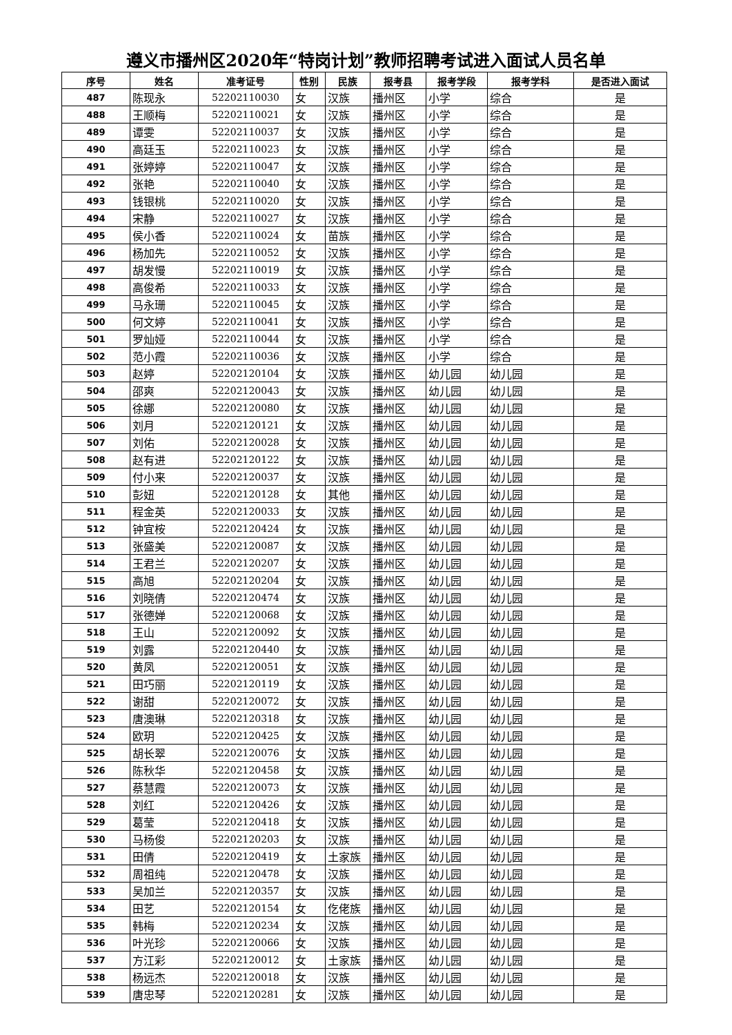遵义市播州区2020年“特岗计划”教师招聘考试进入面试人员名单
| 序号 | 姓名 | 准考证号 | 性别 | 民族 | 报考县 | 报考学段 | 报考学科 | 是否进入面试 |
| --- | --- | --- | --- | --- | --- | --- | --- | --- |
| 487 | 陈现永 | 52202110030 | 女 | 汉族 | 播州区 | 小学 | 综合 | 是 |
| 488 | 王顺梅 | 52202110021 | 女 | 汉族 | 播州区 | 小学 | 综合 | 是 |
| 489 | 谭雯 | 52202110037 | 女 | 汉族 | 播州区 | 小学 | 综合 | 是 |
| 490 | 高廷玉 | 52202110023 | 女 | 汉族 | 播州区 | 小学 | 综合 | 是 |
| 491 | 张婷婷 | 52202110047 | 女 | 汉族 | 播州区 | 小学 | 综合 | 是 |
| 492 | 张艳 | 52202110040 | 女 | 汉族 | 播州区 | 小学 | 综合 | 是 |
| 493 | 钱银桃 | 52202110020 | 女 | 汉族 | 播州区 | 小学 | 综合 | 是 |
| 494 | 宋静 | 52202110027 | 女 | 汉族 | 播州区 | 小学 | 综合 | 是 |
| 495 | 侯小香 | 52202110024 | 女 | 苗族 | 播州区 | 小学 | 综合 | 是 |
| 496 | 杨加先 | 52202110052 | 女 | 汉族 | 播州区 | 小学 | 综合 | 是 |
| 497 | 胡发慢 | 52202110019 | 女 | 汉族 | 播州区 | 小学 | 综合 | 是 |
| 498 | 高俊希 | 52202110033 | 女 | 汉族 | 播州区 | 小学 | 综合 | 是 |
| 499 | 马永珊 | 52202110045 | 女 | 汉族 | 播州区 | 小学 | 综合 | 是 |
| 500 | 何文婷 | 52202110041 | 女 | 汉族 | 播州区 | 小学 | 综合 | 是 |
| 501 | 罗灿娅 | 52202110044 | 女 | 汉族 | 播州区 | 小学 | 综合 | 是 |
| 502 | 范小霞 | 52202110036 | 女 | 汉族 | 播州区 | 小学 | 综合 | 是 |
| 503 | 赵婷 | 52202120104 | 女 | 汉族 | 播州区 | 幼儿园 | 幼儿园 | 是 |
| 504 | 邵爽 | 52202120043 | 女 | 汉族 | 播州区 | 幼儿园 | 幼儿园 | 是 |
| 505 | 徐娜 | 52202120080 | 女 | 汉族 | 播州区 | 幼儿园 | 幼儿园 | 是 |
| 506 | 刘月 | 52202120121 | 女 | 汉族 | 播州区 | 幼儿园 | 幼儿园 | 是 |
| 507 | 刘佑 | 52202120028 | 女 | 汉族 | 播州区 | 幼儿园 | 幼儿园 | 是 |
| 508 | 赵有进 | 52202120122 | 女 | 汉族 | 播州区 | 幼儿园 | 幼儿园 | 是 |
| 509 | 付小来 | 52202120037 | 女 | 汉族 | 播州区 | 幼儿园 | 幼儿园 | 是 |
| 510 | 彭妞 | 52202120128 | 女 | 其他 | 播州区 | 幼儿园 | 幼儿园 | 是 |
| 511 | 程金英 | 52202120033 | 女 | 汉族 | 播州区 | 幼儿园 | 幼儿园 | 是 |
| 512 | 钟宜桉 | 52202120424 | 女 | 汉族 | 播州区 | 幼儿园 | 幼儿园 | 是 |
| 513 | 张盛美 | 52202120087 | 女 | 汉族 | 播州区 | 幼儿园 | 幼儿园 | 是 |
| 514 | 王君兰 | 52202120207 | 女 | 汉族 | 播州区 | 幼儿园 | 幼儿园 | 是 |
| 515 | 高旭 | 52202120204 | 女 | 汉族 | 播州区 | 幼儿园 | 幼儿园 | 是 |
| 516 | 刘晓倩 | 52202120474 | 女 | 汉族 | 播州区 | 幼儿园 | 幼儿园 | 是 |
| 517 | 张德婵 | 52202120068 | 女 | 汉族 | 播州区 | 幼儿园 | 幼儿园 | 是 |
| 518 | 王山 | 52202120092 | 女 | 汉族 | 播州区 | 幼儿园 | 幼儿园 | 是 |
| 519 | 刘露 | 52202120440 | 女 | 汉族 | 播州区 | 幼儿园 | 幼儿园 | 是 |
| 520 | 黄凤 | 52202120051 | 女 | 汉族 | 播州区 | 幼儿园 | 幼儿园 | 是 |
| 521 | 田巧丽 | 52202120119 | 女 | 汉族 | 播州区 | 幼儿园 | 幼儿园 | 是 |
| 522 | 谢甜 | 52202120072 | 女 | 汉族 | 播州区 | 幼儿园 | 幼儿园 | 是 |
| 523 | 唐澳琳 | 52202120318 | 女 | 汉族 | 播州区 | 幼儿园 | 幼儿园 | 是 |
| 524 | 欧玥 | 52202120425 | 女 | 汉族 | 播州区 | 幼儿园 | 幼儿园 | 是 |
| 525 | 胡长翠 | 52202120076 | 女 | 汉族 | 播州区 | 幼儿园 | 幼儿园 | 是 |
| 526 | 陈秋华 | 52202120458 | 女 | 汉族 | 播州区 | 幼儿园 | 幼儿园 | 是 |
| 527 | 蔡慧霞 | 52202120073 | 女 | 汉族 | 播州区 | 幼儿园 | 幼儿园 | 是 |
| 528 | 刘红 | 52202120426 | 女 | 汉族 | 播州区 | 幼儿园 | 幼儿园 | 是 |
| 529 | 葛莹 | 52202120418 | 女 | 汉族 | 播州区 | 幼儿园 | 幼儿园 | 是 |
| 530 | 马杨俊 | 52202120203 | 女 | 汉族 | 播州区 | 幼儿园 | 幼儿园 | 是 |
| 531 | 田倩 | 52202120419 | 女 | 土家族 | 播州区 | 幼儿园 | 幼儿园 | 是 |
| 532 | 周祖纯 | 52202120478 | 女 | 汉族 | 播州区 | 幼儿园 | 幼儿园 | 是 |
| 533 | 吴加兰 | 52202120357 | 女 | 汉族 | 播州区 | 幼儿园 | 幼儿园 | 是 |
| 534 | 田艺 | 52202120154 | 女 | 仡佬族 | 播州区 | 幼儿园 | 幼儿园 | 是 |
| 535 | 韩梅 | 52202120234 | 女 | 汉族 | 播州区 | 幼儿园 | 幼儿园 | 是 |
| 536 | 叶光珍 | 52202120066 | 女 | 汉族 | 播州区 | 幼儿园 | 幼儿园 | 是 |
| 537 | 方江彩 | 52202120012 | 女 | 土家族 | 播州区 | 幼儿园 | 幼儿园 | 是 |
| 538 | 杨远杰 | 52202120018 | 女 | 汉族 | 播州区 | 幼儿园 | 幼儿园 | 是 |
| 539 | 唐忠琴 | 52202120281 | 女 | 汉族 | 播州区 | 幼儿园 | 幼儿园 | 是 |